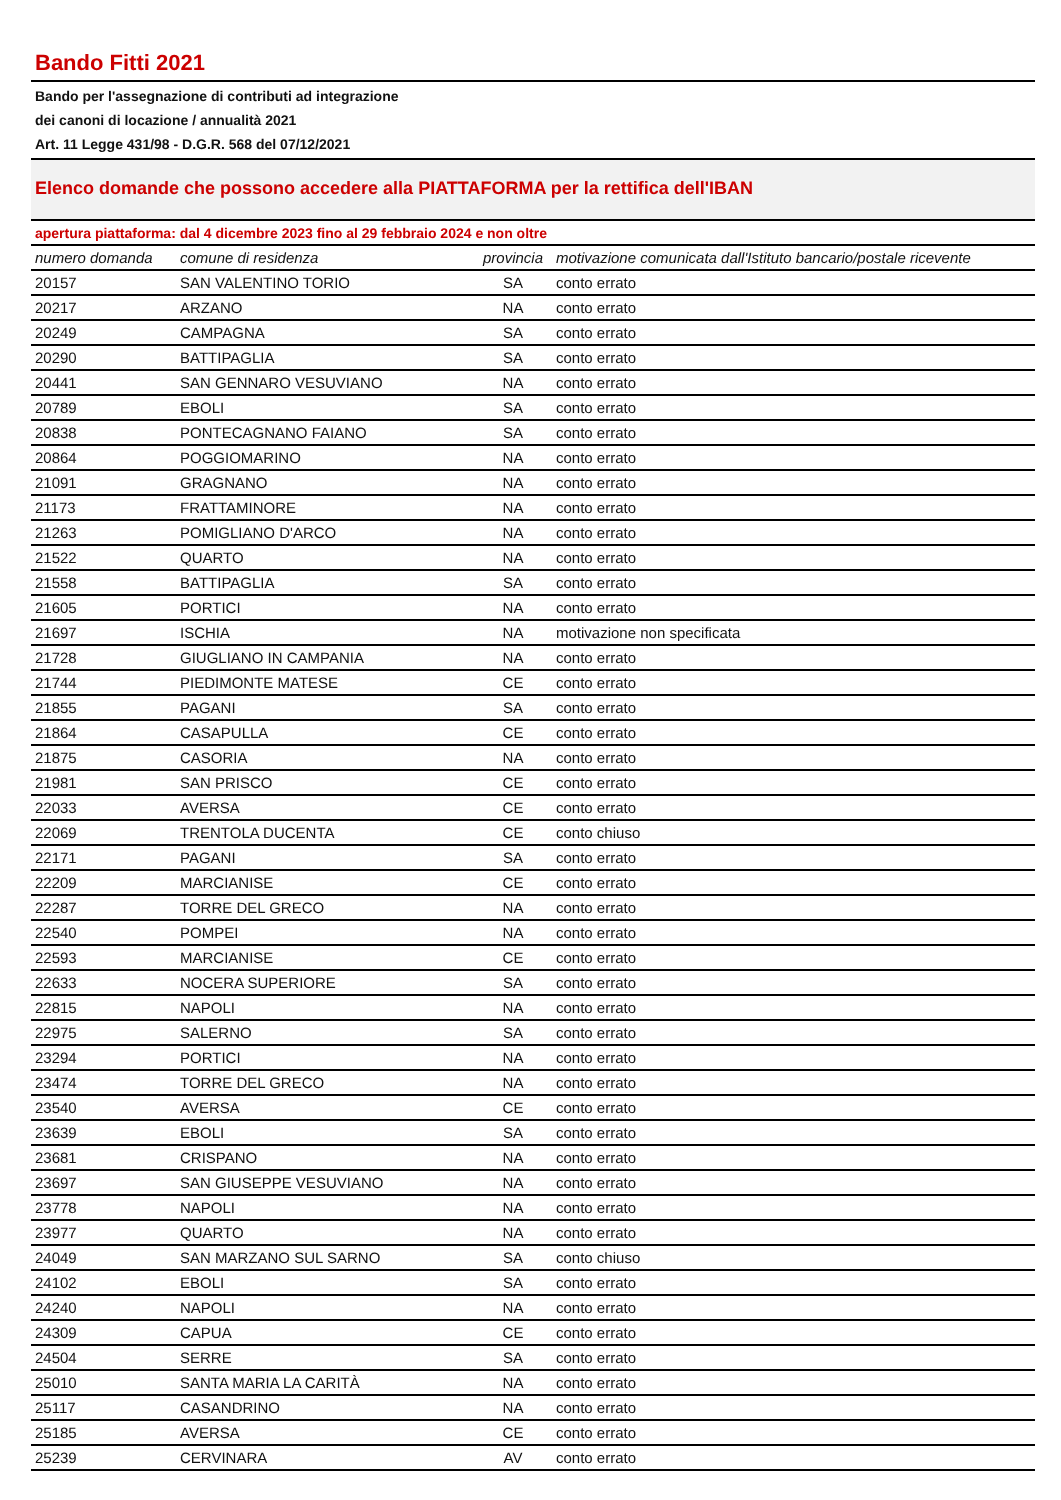Bando Fitti 2021
Bando per l'assegnazione di contributi ad integrazione
dei canoni di locazione / annualità 2021
Art. 11 Legge 431/98 - D.G.R. 568 del 07/12/2021
Elenco domande che possono accedere alla PIATTAFORMA per la rettifica dell'IBAN
apertura piattaforma: dal 4 dicembre 2023 fino al 29 febbraio 2024 e non oltre
| numero domanda | comune di residenza | provincia | motivazione comunicata dall'Istituto bancario/postale ricevente |
| --- | --- | --- | --- |
| 20157 | SAN VALENTINO TORIO | SA | conto errato |
| 20217 | ARZANO | NA | conto errato |
| 20249 | CAMPAGNA | SA | conto errato |
| 20290 | BATTIPAGLIA | SA | conto errato |
| 20441 | SAN GENNARO VESUVIANO | NA | conto errato |
| 20789 | EBOLI | SA | conto errato |
| 20838 | PONTECAGNANO FAIANO | SA | conto errato |
| 20864 | POGGIOMARINO | NA | conto errato |
| 21091 | GRAGNANO | NA | conto errato |
| 21173 | FRATTAMINORE | NA | conto errato |
| 21263 | POMIGLIANO D'ARCO | NA | conto errato |
| 21522 | QUARTO | NA | conto errato |
| 21558 | BATTIPAGLIA | SA | conto errato |
| 21605 | PORTICI | NA | conto errato |
| 21697 | ISCHIA | NA | motivazione non specificata |
| 21728 | GIUGLIANO IN CAMPANIA | NA | conto errato |
| 21744 | PIEDIMONTE MATESE | CE | conto errato |
| 21855 | PAGANI | SA | conto errato |
| 21864 | CASAPULLA | CE | conto errato |
| 21875 | CASORIA | NA | conto errato |
| 21981 | SAN PRISCO | CE | conto errato |
| 22033 | AVERSA | CE | conto errato |
| 22069 | TRENTOLA DUCENTA | CE | conto chiuso |
| 22171 | PAGANI | SA | conto errato |
| 22209 | MARCIANISE | CE | conto errato |
| 22287 | TORRE DEL GRECO | NA | conto errato |
| 22540 | POMPEI | NA | conto errato |
| 22593 | MARCIANISE | CE | conto errato |
| 22633 | NOCERA SUPERIORE | SA | conto errato |
| 22815 | NAPOLI | NA | conto errato |
| 22975 | SALERNO | SA | conto errato |
| 23294 | PORTICI | NA | conto errato |
| 23474 | TORRE DEL GRECO | NA | conto errato |
| 23540 | AVERSA | CE | conto errato |
| 23639 | EBOLI | SA | conto errato |
| 23681 | CRISPANO | NA | conto errato |
| 23697 | SAN GIUSEPPE VESUVIANO | NA | conto errato |
| 23778 | NAPOLI | NA | conto errato |
| 23977 | QUARTO | NA | conto errato |
| 24049 | SAN MARZANO SUL SARNO | SA | conto chiuso |
| 24102 | EBOLI | SA | conto errato |
| 24240 | NAPOLI | NA | conto errato |
| 24309 | CAPUA | CE | conto errato |
| 24504 | SERRE | SA | conto errato |
| 25010 | SANTA MARIA LA CARITÀ | NA | conto errato |
| 25117 | CASANDRINO | NA | conto errato |
| 25185 | AVERSA | CE | conto errato |
| 25239 | CERVINARA | AV | conto errato |